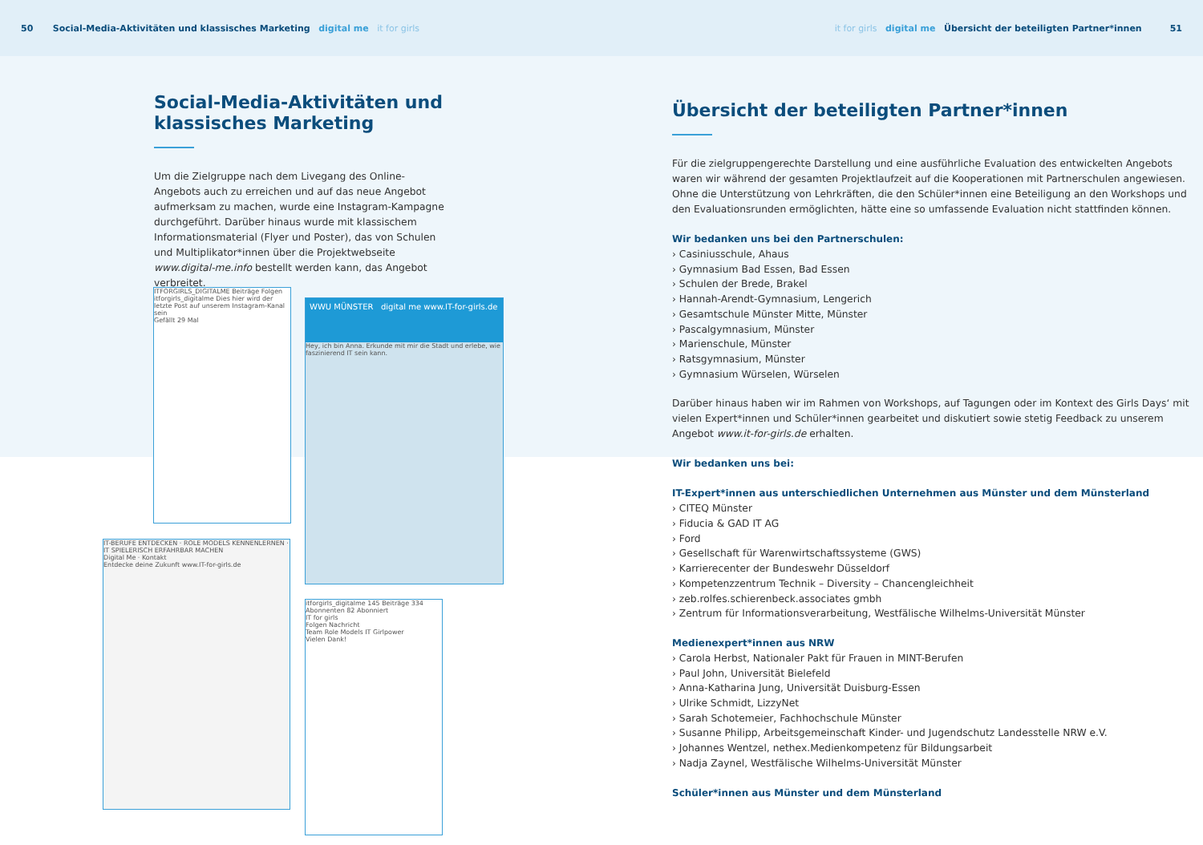50 Social-Media-Aktivitäten und klassisches Marketing digital me it for girls
it for girls digital me Übersicht der beteiligten Partner*innen 51
Social-Media-Aktivitäten und klassisches Marketing
Um die Zielgruppe nach dem Livegang des Online-Angebots auch zu erreichen und auf das neue Angebot aufmerksam zu machen, wurde eine Instagram-Kampagne durchgeführt. Darüber hinaus wurde mit klassischem Informationsmaterial (Flyer und Poster), das von Schulen und Multiplikator*innen über die Projektwebseite www.digital-me.info bestellt werden kann, das Angebot verbreitet.
ITFORGIRLS_DIGITALME Beiträge Folgen
itforgirls_digitalme Dies hier wird der letzte Post auf unserem Instagram-Kanal sein
Gefällt 29 Mal
WWU MÜNSTER digital me www.IT-for-girls.de
Hey, ich bin Anna. Erkunde mit mir die Stadt und erlebe, wie faszinierend IT sein kann.
IT-BERUFE ENTDECKEN · ROLE MODELS KENNENLERNEN · IT SPIELERISCH ERFAHRBAR MACHEN
Digital Me · Kontakt
Entdecke deine Zukunft www.IT-for-girls.de
itforgirls_digitalme 145 Beiträge 334 Abonnenten 82 Abonniert
IT for girls
Folgen Nachricht
Team Role Models IT Girlpower
Vielen Dank!
Übersicht der beteiligten Partner*innen
Für die zielgruppengerechte Darstellung und eine ausführliche Evaluation des entwickelten Angebots waren wir während der gesamten Projektlaufzeit auf die Kooperationen mit Partnerschulen angewiesen. Ohne die Unterstützung von Lehrkräften, die den Schüler*innen eine Beteiligung an den Workshops und den Evaluationsrunden ermöglichten, hätte eine so umfassende Evaluation nicht stattfinden können.
Wir bedanken uns bei den Partnerschulen:
› Casiniusschule, Ahaus
› Gymnasium Bad Essen, Bad Essen
› Schulen der Brede, Brakel
› Hannah-Arendt-Gymnasium, Lengerich
› Gesamtschule Münster Mitte, Münster
› Pascalgymnasium, Münster
› Marienschule, Münster
› Ratsgymnasium, Münster
› Gymnasium Würselen, Würselen
Darüber hinaus haben wir im Rahmen von Workshops, auf Tagungen oder im Kontext des Girls Days‘ mit vielen Expert*innen und Schüler*innen gearbeitet und diskutiert sowie stetig Feedback zu unserem Angebot www.it-for-girls.de erhalten.
Wir bedanken uns bei:
IT-Expert*innen aus unterschiedlichen Unternehmen aus Münster und dem Münsterland
› CITEQ Münster
› Fiducia & GAD IT AG
› Ford
› Gesellschaft für Warenwirtschaftssysteme (GWS)
› Karrierecenter der Bundeswehr Düsseldorf
› Kompetenzzentrum Technik – Diversity – Chancengleichheit
› zeb.rolfes.schierenbeck.associates gmbh
› Zentrum für Informationsverarbeitung, Westfälische Wilhelms-Universität Münster
Medienexpert*innen aus NRW
› Carola Herbst, Nationaler Pakt für Frauen in MINT-Berufen
› Paul John, Universität Bielefeld
› Anna-Katharina Jung, Universität Duisburg-Essen
› Ulrike Schmidt, LizzyNet
› Sarah Schotemeier, Fachhochschule Münster
› Susanne Philipp, Arbeitsgemeinschaft Kinder- und Jugendschutz Landesstelle NRW e.V.
› Johannes Wentzel, nethex.Medienkompetenz für Bildungsarbeit
› Nadja Zaynel, Westfälische Wilhelms-Universität Münster
Schüler*innen aus Münster und dem Münsterland